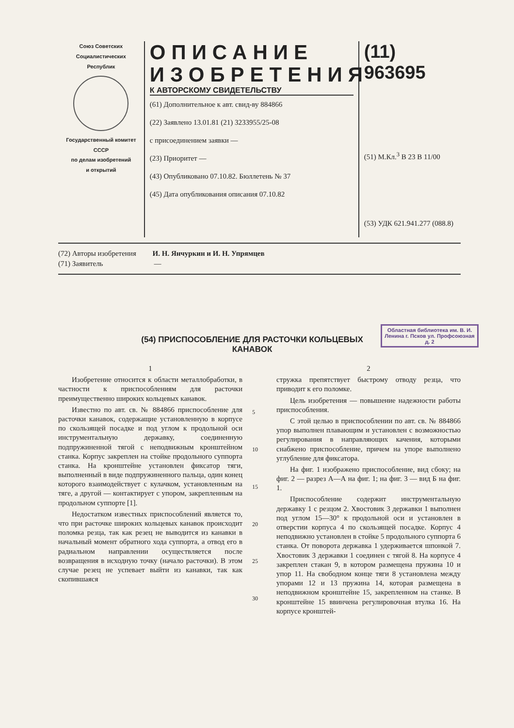Союз Советских
Социалистических
Республик
Государственный комитет
СССР
по делам изобретений
и открытий
ОПИСАНИЕ ИЗОБРЕТЕНИЯ
К АВТОРСКОМУ СВИДЕТЕЛЬСТВУ
(61) Дополнительное к авт. свид-ву 884866
(22) Заявлено 13.01.81 (21) 3233955/25-08
с присоединением заявки —
(23) Приоритет —
(43) Опубликовано 07.10.82. Бюллетень № 37
(45) Дата опубликования описания 07.10.82
(11) 963695
(51) М.Кл.<sup>3</sup> B 23 B 11/00
(53) УДК 621.941.277 (088.8)
(72) Авторы изобретения И. Н. Янчуркин и И. Н. Упрямцев
(71) Заявитель —
Областная библиотека им. В. И. Ленина г. Псков ул. Профсоюзная д. 2
(54) ПРИСПОСОБЛЕНИЕ ДЛЯ РАСТОЧКИ КОЛЬЦЕВЫХ КАНАВОК
1
Изобретение относится к области металлобработки, в частности к приспособлениям для расточки преимущественно широких кольцевых канавок.
Известно по авт. св. № 884866 приспособление для расточки канавок, содержащие установленную в корпусе по скользящей посадке и под углом к продольной оси инструментальную державку, соединенную подпружиненной тягой с неподвижным кронштейном станка. Корпус закреплен на стойке продольного суппорта станка. На кронштейне установлен фиксатор тяги, выполненный в виде подпружиненного пальца, один конец которого взаимодействует с кулачком, установленным на тяге, а другой — контактирует с упором, закрепленным на продольном суппорте [1].
Недостатком известных приспособлений является то, что при расточке широких кольцевых канавок происходит поломка резца, так как резец не выводится из канавки в начальный момент обратного хода суппорта, а отвод его в радиальном направлении осуществляется после возвращения в исходную точку (начало расточки). В этом случае резец не успевает выйти из канавки, так как скопившаяся
5
10
15
20
25
30
2
стружка препятствует быстрому отводу резца, что приводит к его поломке.
Цель изобретения — повышение надежности работы приспособления.
С этой целью в приспособлении по авт. св. № 884866 упор выполнен плавающим и установлен с возможностью регулирования в направляющих качения, которыми снабжено приспособление, причем на упоре выполнено углубление для фиксатора.
На фиг. 1 изображено приспособление, вид сбоку; на фиг. 2 — разрез А—А на фиг. 1; на фиг. 3 — вид Б на фиг. 1.
Приспособление содержит инструментальную державку 1 с резцом 2. Хвостовик 3 державки 1 выполнен под углом 15—30° к продольной оси и установлен в отверстии корпуса 4 по скользящей посадке. Корпус 4 неподвижно установлен в стойке 5 продольного суппорта 6 станка. От поворота державка 1 удерживается шпонкой 7. Хвостовик 3 державки 1 соединен с тягой 8. На корпусе 4 закреплен стакан 9, в котором размещена пружина 10 и упор 11. На свободном конце тяги 8 установлена между упорами 12 и 13 пружина 14, которая размещена в неподвижном кронштейне 15, закрепленном на станке. В кронштейне 15 ввинчена регулировочная втулка 16. На корпусе кронштей-